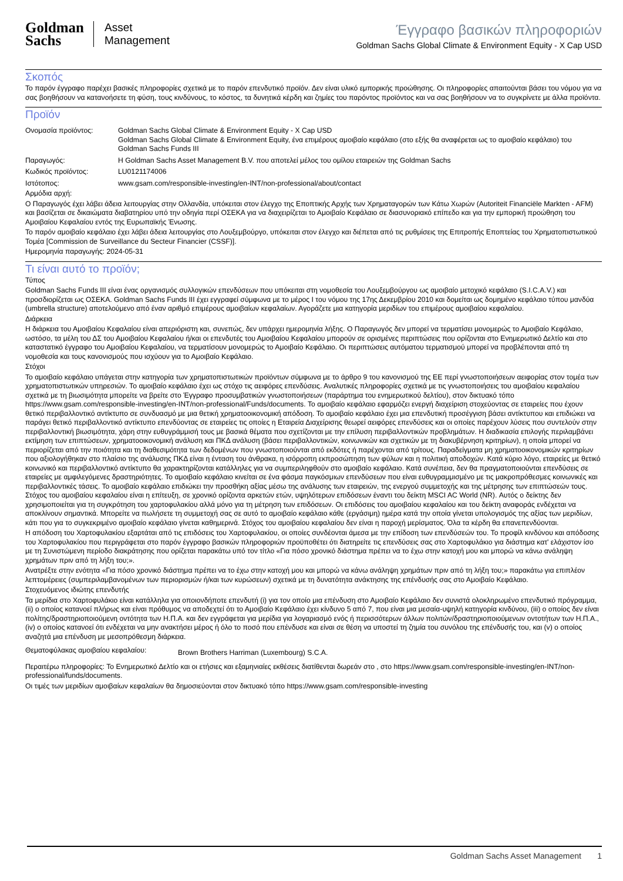Goldman
Sachs
Asset
Management
Έγγραφο βασικών πληροφοριών
Goldman Sachs Global Climate & Environment Equity - X Cap USD
Σκοπός
Το παρόν έγγραφο παρέχει βασικές πληροφορίες σχετικά με το παρόν επενδυτικό προϊόν. Δεν είναι υλικό εμπορικής προώθησης. Οι πληροφορίες απαιτούνται βάσει του νόμου για να σας βοηθήσουν να κατανοήσετε τη φύση, τους κινδύνους, το κόστος, τα δυνητικά κέρδη και ζημίες του παρόντος προϊόντος και να σας βοηθήσουν να το συγκρίνετε με άλλα προϊόντα.
Προϊόν
| Ονομασία προϊόντος: | Goldman Sachs Global Climate & Environment Equity - X Cap USD Goldman Sachs Global Climate & Environment Equity, ένα επιμέρους αμοιβαίο κεφάλαιο (στο εξής θα αναφέρεται ως το αμοιβαίο κεφάλαιο) του Goldman Sachs Funds III |
| Παραγωγός: | Η Goldman Sachs Asset Management B.V. που αποτελεί μέλος του ομίλου εταιρειών της Goldman Sachs |
| Κωδικός προϊόντος: | LU0121174006 |
| Ιστότοπος: | www.gsam.com/responsible-investing/en-INT/non-professional/about/contact |
Αρμόδια αρχή:
Ο Παραγωγός έχει λάβει άδεια λειτουργίας στην Ολλανδία, υπόκειται στον έλεγχο της Εποπτικής Αρχής των Χρηματαγορών των Κάτω Χωρών (Autoriteit Financiële Markten - AFM) και βασίζεται σε δικαιώματα διαβατηρίου υπό την οδηγία περί ΟΣΕΚΑ για να διαχειρίζεται το Αμοιβαίο Κεφάλαιο σε διασυνοριακό επίπεδο και για την εμπορική προώθηση του Αμοιβαίου Κεφαλαίου εντός της Ευρωπαϊκής Ένωσης.
Το παρόν αμοιβαίο κεφάλαιο έχει λάβει άδεια λειτουργίας στο Λουξεμβούργο, υπόκειται στον έλεγχο και διέπεται από τις ρυθμίσεις της Επιτροπής Εποπτείας του Χρηματοπιστωτικού Τομέα [Commission de Surveillance du Secteur Financier (CSSF)].
Ημερομηνία παραγωγής: 2024-05-31
Τι είναι αυτό το προϊόν;
Τύπος
Goldman Sachs Funds III είναι ένας οργανισμός συλλογικών επενδύσεων που υπόκειται στη νομοθεσία του Λουξεμβούργου ως αμοιβαίο μετοχικό κεφάλαιο (S.I.C.A.V.) και προσδιορίζεται ως ΟΣΕΚΑ. Goldman Sachs Funds III έχει εγγραφεί σύμφωνα με το μέρος I του νόμου της 17ης Δεκεμβρίου 2010 και δομείται ως δομημένο κεφάλαιο τύπου μανδύα (umbrella structure) αποτελούμενο από έναν αριθμό επιμέρους αμοιβαίων κεφαλαίων. Αγοράζετε μια κατηγορία μεριδίων του επιμέρους αμοιβαίου κεφαλαίου.
Διάρκεια
Η διάρκεια του Αμοιβαίου Κεφαλαίου είναι απεριόριστη και, συνεπώς, δεν υπάρχει ημερομηνία λήξης. Ο Παραγωγός δεν μπορεί να τερματίσει μονομερώς το Αμοιβαίο Κεφάλαιο, ωστόσο, τα μέλη του ΔΣ του Αμοιβαίου Κεφαλαίου ή/και οι επενδυτές του Αμοιβαίου Κεφαλαίου μπορούν σε ορισμένες περιπτώσεις που ορίζονται στο Ενημερωτικό Δελτίο και στο καταστατικό έγγραφο του Αμοιβαίου Κεφαλαίου, να τερματίσουν μονομερώς το Αμοιβαίο Κεφάλαιο. Οι περιπτώσεις αυτόματου τερματισμού μπορεί να προβλέπονται από τη νομοθεσία και τους κανονισμούς που ισχύουν για το Αμοιβαίο Κεφάλαιο.
Στόχοι
Το αμοιβαίο κεφάλαιο υπάγεται στην κατηγορία των χρηματοπιστωτικών προϊόντων σύμφωνα με το άρθρο 9 του κανονισμού της ΕΕ περί γνωστοποιήσεων αειφορίας στον τομέα των χρηματοπιστωτικών υπηρεσιών. Το αμοιβαίο κεφάλαιο έχει ως στόχο τις αειφόρες επενδύσεις. Αναλυτικές πληροφορίες σχετικά με τις γνωστοποιήσεις του αμοιβαίου κεφαλαίου σχετικά με τη βιωσιμότητα μπορείτε να βρείτε στο Έγγραφο προσυμβατικών γνωστοποιήσεων (παράρτημα του ενημερωτικού δελτίου), στον δικτυακό τόπο https://www.gsam.com/responsible-investing/en-INT/non-professional/Funds/documents. Το αμοιβαίο κεφάλαιο εφαρμόζει ενεργή διαχείριση στοχεύοντας σε εταιρείες που έχουν θετικό περιβαλλοντικό αντίκτυπο σε συνδυασμό με μια θετική χρηματοοικονομική απόδοση. Το αμοιβαίο κεφάλαιο έχει μια επενδυτική προσέγγιση βάσει αντίκτυπου και επιδιώκει να παράγει θετικό περιβαλλοντικό αντίκτυπο επενδύοντας σε εταιρείες τις οποίες η Εταιρεία Διαχείρισης θεωρεί αειφόρες επενδύσεις και οι οποίες παρέχουν λύσεις που συντελούν στην περιβαλλοντική βιωσιμότητα, χάρη στην ευθυγράμμισή τους με βασικά θέματα που σχετίζονται με την επίλυση περιβαλλοντικών προβλημάτων. Η διαδικασία επιλογής περιλαμβάνει εκτίμηση των επιπτώσεων, χρηματοοικονομική ανάλυση και ΠΚΔ ανάλυση (βάσει περιβαλλοντικών, κοινωνικών και σχετικών με τη διακυβέρνηση κριτηρίων), η οποία μπορεί να περιορίζεται από την ποιότητα και τη διαθεσιμότητα των δεδομένων που γνωστοποιούνται από εκδότες ή παρέχονται από τρίτους. Παραδείγματα μη χρηματοοικονομικών κριτηρίων που αξιολογήθηκαν στο πλαίσιο της ανάλυσης ΠΚΔ είναι η ένταση του άνθρακα, η ισόρροπη εκπροσώπηση των φύλων και η πολιτική αποδοχών. Κατά κύριο λόγο, εταιρείες με θετικό κοινωνικό και περιβαλλοντικό αντίκτυπο θα χαρακτηρίζονται κατάλληλες για να συμπεριληφθούν στο αμοιβαίο κεφάλαιο. Κατά συνέπεια, δεν θα πραγματοποιούνται επενδύσεις σε εταιρείες με αμφιλεγόμενες δραστηριότητες. Το αμοιβαίο κεφάλαιο κινείται σε ένα φάσμα παγκόσμιων επενδύσεων που είναι ευθυγραμμισμένο με τις μακροπρόθεσμες κοινωνικές και περιβαλλοντικές τάσεις. Το αμοιβαίο κεφάλαιο επιδιώκει την προσθήκη αξίας μέσω της ανάλυσης των εταιρειών, της ενεργού συμμετοχής και της μέτρησης των επιπτώσεών τους. Στόχος του αμοιβαίου κεφαλαίου είναι η επίτευξη, σε χρονικό ορίζοντα αρκετών ετών, υψηλότερων επιδόσεων έναντι του δείκτη MSCI AC World (NR). Αυτός ο δείκτης δεν χρησιμοποιείται για τη συγκρότηση του χαρτοφυλακίου αλλά μόνο για τη μέτρηση των επιδόσεων. Οι επιδόσεις του αμοιβαίου κεφαλαίου και του δείκτη αναφοράς ενδέχεται να αποκλίνουν σημαντικά. Μπορείτε να πωλήσετε τη συμμετοχή σας σε αυτό το αμοιβαίο κεφάλαιο κάθε (εργάσιμη) ημέρα κατά την οποία γίνεται υπολογισμός της αξίας των μεριδίων, κάτι που για το συγκεκριμένο αμοιβαίο κεφάλαιο γίνεται καθημερινά. Στόχος του αμοιβαίου κεφαλαίου δεν είναι η παροχή μερίσματος. Όλα τα κέρδη θα επανεπενδύονται.
Η απόδοση του Χαρτοφυλακίου εξαρτάται από τις επιδόσεις του Χαρτοφυλακίου, οι οποίες συνδέονται άμεσα με την επίδοση των επενδύσεών του. Το προφίλ κινδύνου και απόδοσης του Χαρτοφυλακίου που περιγράφεται στο παρόν έγγραφο βασικών πληροφοριών προϋποθέτει ότι διατηρείτε τις επενδύσεις σας στο Χαρτοφυλάκιο για διάστημα κατ' ελάχιστον ίσο με τη Συνιστώμενη περίοδο διακράτησης που ορίζεται παρακάτω υπό τον τίτλο «Για πόσο χρονικό διάστημα πρέπει να το έχω στην κατοχή μου και μπορώ να κάνω ανάληψη χρημάτων πριν από τη λήξη του;».
Ανατρέξτε στην ενότητα «Για πόσο χρονικό διάστημα πρέπει να το έχω στην κατοχή μου και μπορώ να κάνω ανάληψη χρημάτων πριν από τη λήξη του;» παρακάτω για επιπλέον λεπτομέρειες (συμπεριλαμβανομένων των περιορισμών ή/και των κυρώσεων) σχετικά με τη δυνατότητα ανάκτησης της επένδυσής σας στο Αμοιβαίο Κεφάλαιο.
Στοχευόμενος ιδιώτης επενδυτής
Τα μερίδια στο Χαρτοφυλάκιο είναι κατάλληλα για οποιονδήποτε επενδυτή (i) για τον οποίο μια επένδυση στο Αμοιβαίο Κεφάλαιο δεν συνιστά ολοκληρωμένο επενδυτικό πρόγραμμα, (ii) ο οποίος κατανοεί πλήρως και είναι πρόθυμος να αποδεχτεί ότι το Αμοιβαίο Κεφάλαιο έχει κίνδυνο 5 από 7, που είναι μια μεσαία-υψηλή κατηγορία κινδύνου, (iii) ο οποίος δεν είναι πολίτης/δραστηριοποιούμενη οντότητα των Η.Π.Α. και δεν εγγράφεται για μερίδια για λογαριασμό ενός ή περισσότερων άλλων πολιτών/δραστηριοποιούμενων οντοτήτων των Η.Π.Α., (iv) ο οποίος κατανοεί ότι ενδέχεται να μην ανακτήσει μέρος ή όλο το ποσό που επένδυσε και είναι σε θέση να υποστεί τη ζημία του συνόλου της επένδυσής του, και (v) ο οποίος αναζητά μια επένδυση με μεσοπρόθεσμη διάρκεια.
| Θεματοφύλακας αμοιβαίου κεφαλαίου: | Brown Brothers Harriman (Luxembourg) S.C.A. |
Περαιτέρω πληροφορίες: Το Ενημερωτικό Δελτίο και οι ετήσιες και εξαμηνιαίες εκθέσεις διατίθενται δωρεάν στο , στο https://www.gsam.com/responsible-investing/en-INT/non-professional/funds/documents.
Οι τιμές των μεριδίων αμοιβαίων κεφαλαίων θα δημοσιεύονται στον δικτυακό τόπο https://www.gsam.com/responsible-investing
Goldman Sachs Asset Management 1